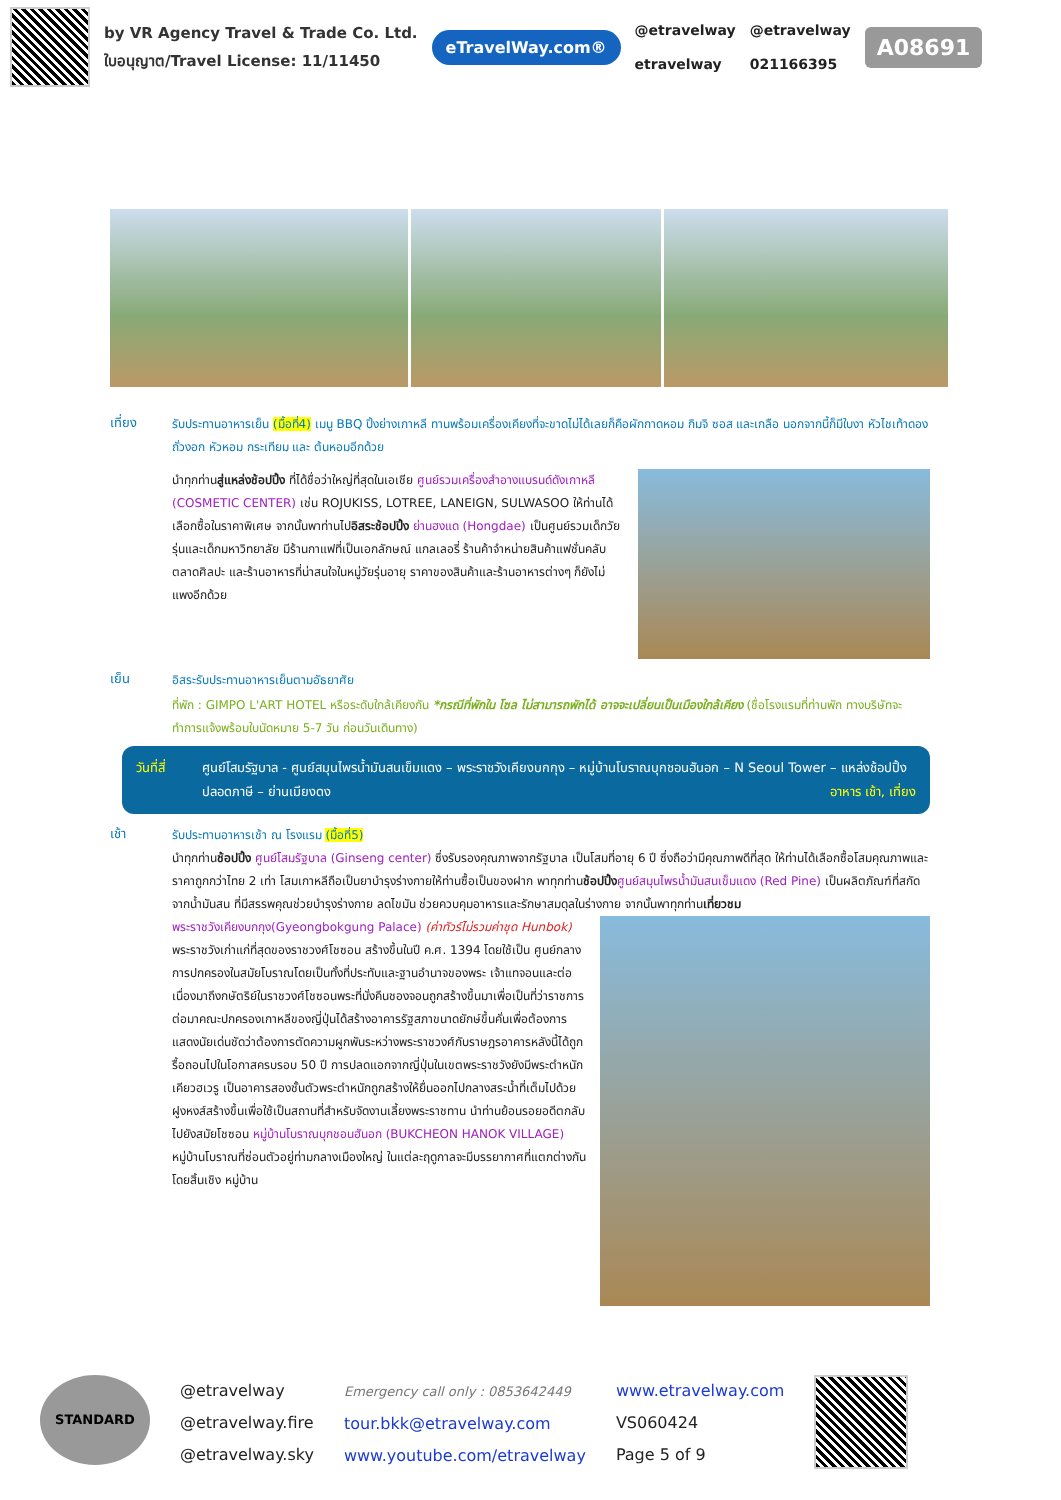by VR Agency Travel & Trade Co. Ltd.
ใบอนุญาต/Travel License: 11/11450
eTravelWay.com®
@etravelway
etravelway
@etravelway
021166395
A08691
เที่ยง
รับประทานอาหารเย็น (มื้อที่4) เมนู BBQ ปิ้งย่างเกาหลี ทานพร้อมเครื่องเคียงที่จะขาดไม่ได้เลยก็คือผักกาดหอม กิมจิ ซอส และเกลือ นอกจากนี้ก็มีใบงา หัวไชเท้าดอง ถั่วงอก หัวหอม กระเทียม และ ต้นหอมอีกด้วย
นำทุกท่านสู่แหล่งช้อปปิ้ง ที่ได้ชื่อว่าใหญ่ที่สุดในเอเชีย ศูนย์รวมเครื่องสำอางแบรนด์ดังเกาหลี (COSMETIC CENTER) เช่น ROJUKISS, LOTREE, LANEIGN, SULWASOO ให้ท่านได้เลือกซื้อในราคาพิเศษ จากนั้นพาท่านไปอิสระช้อปปิ้ง ย่านฮงแด (Hongdae) เป็นศูนย์รวมเด็กวัยรุ่นและเด็กมหาวิทยาลัย มีร้านกาแฟที่เป็นเอกลักษณ์ แกลเลอรี่ ร้านค้าจำหน่ายสินค้าแฟชั่นคลับ ตลาดศิลปะ และร้านอาหารที่น่าสนใจในหมู่วัยรุ่นอายุ ราคาของสินค้าและร้านอาหารต่างๆ ก็ยังไม่แพงอีกด้วย
เย็น
อิสระรับประทานอาหารเย็นตามอัธยาศัย
ที่พัก : GIMPO L'ART HOTEL หรือระดับใกล้เคียงกัน *กรณีที่พักใน โซล ไม่สามารถพักได้ อาจจะเปลี่ยนเป็นเมืองใกล้เคียง (ชื่อโรงแรมที่ท่านพัก ทางบริษัทจะทำการแจ้งพร้อมใบนัดหมาย 5-7 วัน ก่อนวันเดินทาง)
วันที่สี่
ศูนย์โสมรัฐบาล - ศูนย์สมุนไพรน้ำมันสนเข็มแดง – พระราชวังเคียงบกกุง – หมู่บ้านโบราณบุกชอนฮันอก – N Seoul Tower – แหล่งช้อปปิ้งปลอดภาษี – ย่านเมียงดง อาหาร เช้า, เที่ยง
เช้า
รับประทานอาหารเช้า ณ โรงแรม (มื้อที่5)
นำทุกท่านช้อปปิ้ง ศูนย์โสมรัฐบาล (Ginseng center) ซึ่งรับรองคุณภาพจากรัฐบาล เป็นโสมที่อายุ 6 ปี ซึ่งถือว่ามีคุณภาพดีที่สุด ให้ท่านได้เลือกซื้อโสมคุณภาพและราคาถูกกว่าไทย 2 เท่า โสมเกาหลีถือเป็นยาบำรุงร่างกายให้ท่านซื้อเป็นของฝาก พาทุกท่านช้อปปิ้ง ศูนย์สมุนไพรน้ำมันสนเข็มแดง (Red Pine) เป็นผลิตภัณฑ์ที่สกัดจากน้ำมันสน ที่มีสรรพคุณช่วยบำรุงร่างกาย ลดไขมัน ช่วยควบคุมอาหารและรักษาสมดุลในร่างกาย จากนั้นพาทุกท่านเที่ยวชม
พระราชวังเคียงบกกุง(Gyeongbokgung Palace) (ค่าทัวร์ไม่รวมค่าชุด Hunbok) พระราชวังเก่าแก่ที่สุดของราชวงศ์โชซอน สร้างขึ้นในปี ค.ศ. 1394 โดยใช้เป็น ศูนย์กลางการปกครองในสมัยโบราณโดยเป็นทั้งที่ประทับและฐานอำนาจของพระ เจ้าแทจอนและต่อเนื่องมาถึงกษัตริย์ในราชวงศ์โชซอนพระที่นั่งคึนชองจอนถูกสร้างขึ้นมาเพื่อเป็นที่ว่าราชการ ต่อมาคณะปกครองเกาหลีของญี่ปุ่นได้สร้างอาคารรัฐสภาขนาดยักษ์ขึ้นคั่นเพื่อต้องการแสดงนัยเด่นชัดว่าต้องการตัดความผูกพันระหว่างพระราชวงศ์กับราษฎรอาคารหลังนี้ได้ถูกรื้อถอนไปในโอกาสครบรอบ 50 ปี การปลดแอกจากญี่ปุ่นในเขตพระราชวังยังมีพระตำหนักเคียวฮเวรู เป็นอาคารสองชั้นตัวพระตำหนักถูกสร้างให้ยื่นออกไปกลางสระน้ำที่เต็มไปด้วยฝูงหงส์สร้างขึ้นเพื่อใช้เป็นสถานที่สำหรับจัดงานเลี้ยงพระราชทาน นำท่านย้อนรอยอดีตกลับไปยังสมัยโชซอน หมู่บ้านโบราณบุกชอนฮันอก (BUKCHEON HANOK VILLAGE) หมู่บ้านโบราณที่ซ่อนตัวอยู่ท่ามกลางเมืองใหญ่ ในแต่ละฤดูกาลจะมีบรรยากาศที่แตกต่างกันโดยสิ้นเชิง หมู่บ้าน
STANDARD
@etravelway
@etravelway.fire
@etravelway.sky
Emergency call only : 0853642449
tour.bkk@etravelway.com
www.youtube.com/etravelway
www.etravelway.com
VS060424
Page 5 of 9